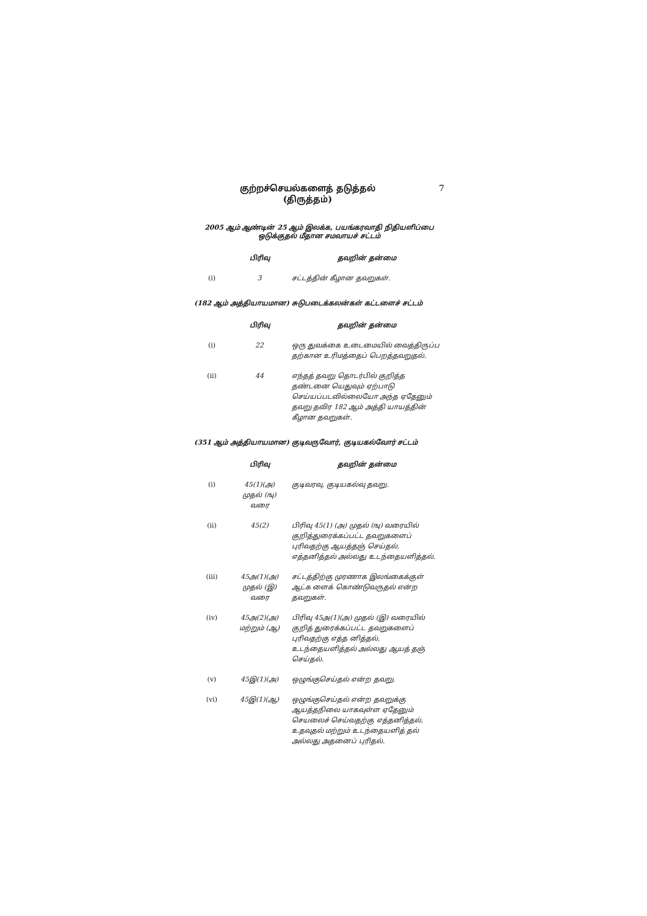குற்றச்செயல்களைத் தடுத்தல்
(திருத்தம்)
7
2005 ஆம் ஆண்டின் 25 ஆம் இலக்க, பயங்கரவாதி நிதியளிப்பை
ஒடுக்குதல் மீதான சமவாயச் சட்டம்
| | பிரிவு | தவறின் தன்மை |
| --- | --- | --- |
| (i) | 3 | சட்டத்தின் கீழான தவறுகள். |
(182 ஆம் அத்தியாயமான) சுடுபடைக்கலன்கள் கட்டளைச் சட்டம்
| | பிரிவு | தவறின் தன்மை |
| --- | --- | --- |
| (i) | 22 | ஒரு துவக்கை உடைமையில் வைத்திருப்ப தற்கான உரிமத்தைப் பெறத்தவறுதல். |
| (ii) | 44 | எந்தத் தவறு தொடர்பில் குறித்த தண்டனை யெதுவும் ஏற்பாடு செய்யப்படவில்லையோ அந்த ஏதேனும் தவறு தவிர 182 ஆம் அத்தி யாயத்தின் கீழான தவறுகள். |
(351 ஆம் அத்தியாயமான) குடிவருவோர், குடியகல்வோர் சட்டம்
| | பிரிவு | தவறின் தன்மை |
| --- | --- | --- |
| (i) | 45(1)(அ) முதல் (ஙு) வரை | குடிவரவு, குடியகல்வு தவறு. |
| (ii) | 45(2) | பிரிவு 45(1) (அ) முதல் (ஙு) வரையில் குறித்துரைக்கப்பட்ட தவறுகளைப் புரிவதற்கு ஆயத்தஞ் செய்தல், எத்தனித்தல் அல்லது உடந்தையளித்தல். |
| (iii) | 45அ(1)(அ) முதல் (இ) வரை | சட்டத்திற்கு முரணாக இலங்கைக்குள் ஆட்க ளைக் கொண்டுவருதல் என்ற தவறுகள். |
| (iv) | 45அ(2)(அ) மற்றும் (ஆ) | பிரிவு 45அ(1)(அ) முதல் (இ) வரையில் குறித் துரைக்கப்பட்ட தவறுகளைப் புரிவதற்கு எத்த னித்தல், உடந்தையளித்தல் அல்லது ஆயத் தஞ் செய்தல். |
| (v) | 45இ(1)(அ) | ஒழுங்குசெய்தல் என்ற தவறு. |
| (vi) | 45இ(1)(ஆ) | ஒழுங்குசெய்தல் என்ற தவறுக்கு ஆயத்தநிலை யாகவுள்ள ஏதேனும் செயலைச் செய்வதற்கு எத்தனித்தல், உதவுதல் மற்றும் உடந்தையளித் தல் அல்லது அதனைப் புரிதல். |